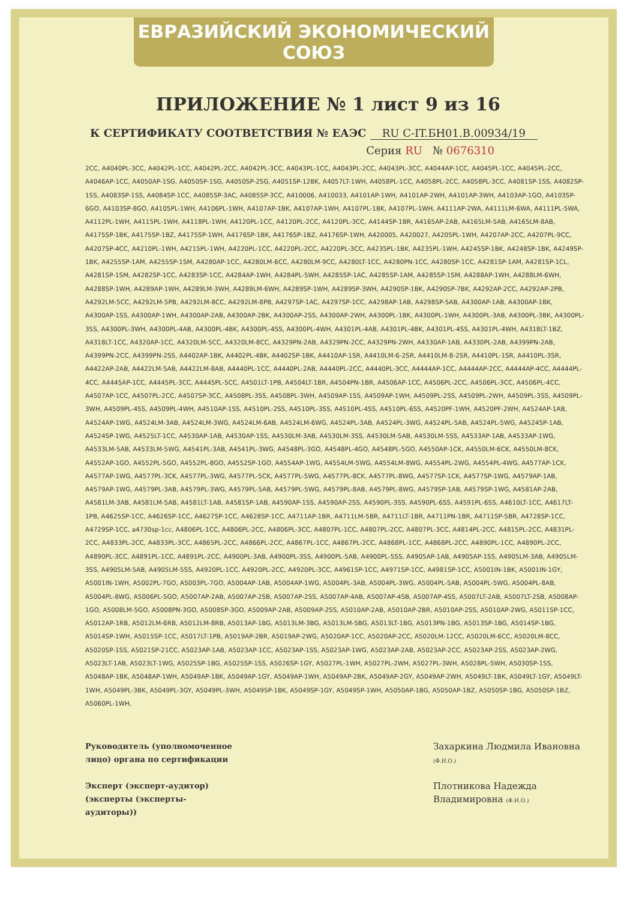ЕВРАЗИЙСКИЙ ЭКОНОМИЧЕСКИЙ СОЮЗ
ПРИЛОЖЕНИЕ № 1 лист 9 из 16
К СЕРТИФИКАТУ СООТВЕТСТВИЯ № ЕАЭС RU C-IT.БН01.В.00934/19
Серия RU № 0676310
2CC, A4040PL-3CC, A4042PL-1CC, A4042PL-2CC, A4042PL-3CC, A4043PL-1CC, A4043PL-2CC, A4043PL-3CC, A4044AP-1CC, A4045PL-1CC, A4045PL-2CC, A4046AP-1CC, A4050AP-1SG, A4050SP-1SG, A4050SP-2SG, A4051SP-12BK, A4057LT-1WH, A4058PL-1CC, A4058PL-2CC, A4058PL-3CC, A4081SP-1SS, A4082SP-1SS, A4083SP-1SS, A4084SP-1CC, A4085SP-3AC, A4085SP-3CC, A410006, A410033, A4101AP-1WH, A4101AP-2WH, A4101AP-3WH, A4103AP-1GO, A4103SP-6GO, A4103SP-8GO, A4105PL-1WH, A4106PL-1WH, A4107AP-1BK, A4107AP-1WH, A4107PL-1BK, A4107PL-1WH, A4111AP-2WA, A4111LM-6WA, A4111PL-5WA, A4112PL-1WH, A4115PL-1WH, A4118PL-1WH, A4120PL-1CC, A4120PL-2CC, A4120PL-3CC, A4144SP-1BR, A4165AP-2AB, A4165LM-5AB, A4165LM-8AB, A4175SP-1BK, A4175SP-1BZ, A4175SP-1WH, A4176SP-1BK, A4176SP-1BZ, A4176SP-1WH, A420005, A420027, A4205PL-1WH, A4207AP-2CC, A4207PL-9CC, A4207SP-4CC, A4210PL-1WH, A4215PL-1WH, A4220PL-1CC, A4220PL-2CC, A4220PL-3CC, A4235PL-1BK, A4235PL-1WH, A4245SP-1BK, A4248SP-1BK, A4249SP-1BK, A4255SP-1AM, A4255SP-1SM, A4280AP-1CC, A4280LM-6CC, A4280LM-9CC, A4280LT-1CC, A4280PN-1CC, A4280SP-1CC, A4281SP-1AM, A4281SP-1CL, A4281SP-1SM, A4282SP-1CC, A4283SP-1CC, A4284AP-1WH, A4284PL-5WH, A4285SP-1AC, A4285SP-1AM, A4285SP-1SM, A4288AP-1WH, A4288LM-6WH, A4288SP-1WH, A4289AP-1WH, A4289LM-3WH, A4289LM-6WH, A4289SP-1WH, A4289SP-3WH, A4290SP-1BK, A4290SP-7BK, A4292AP-2CC, A4292AP-2PB, A4292LM-5CC, A4292LM-5PB, A4292LM-8CC, A4292LM-8PB, A4297SP-1AC, A4297SP-1CC, A4298AP-1AB, A4298SP-5AB, A4300AP-1AB, A4300AP-1BK, A4300AP-1SS, A4300AP-1WH, A4300AP-2AB, A4300AP-2BK, A4300AP-2SS, A4300AP-2WH, A4300PL-1BK, A4300PL-1WH, A4300PL-3AB, A4300PL-3BK, A4300PL-3SS, A4300PL-3WH, A4300PL-4AB, A4300PL-4BK, A4300PL-4SS, A4300PL-4WH, A4301PL-4AB, A4301PL-4BK, A4301PL-4SS, A4301PL-4WH, A4318LT-1BZ, A4318LT-1CC, A4320AP-1CC, A4320LM-5CC, A4320LM-8CC, A4329PN-2AB, A4329PN-2CC, A4329PN-2WH, A4330AP-1AB, A4330PL-2AB, A4399PN-2AB, A4399PN-2CC, A4399PN-2SS, A4402AP-1BK, A4402PL-4BK, A4402SP-1BK, A4410AP-1SR, A4410LM-6-2SR, A4410LM-8-2SR, A4410PL-1SR, A4410PL-3SR, A4422AP-2AB, A4422LM-5AB, A4422LM-8AB, A4440PL-1CC, A4440PL-2AB, A4440PL-2CC, A4440PL-3CC, A4444AP-1CC, A4444AP-2CC, A4444AP-4CC, A4444PL-4CC, A4445AP-1CC, A4445PL-3CC, A4445PL-5CC, A4501LT-1PB, A4504LT-1BR, A4504PN-1BR, A4506AP-1CC, A4506PL-2CC, A4506PL-3CC, A4506PL-4CC, A4507AP-1CC, A4507PL-2CC, A4507SP-3CC, A4508PL-3SS, A4508PL-3WH, A4509AP-1SS, A4509AP-1WH, A4509PL-2SS, A4509PL-2WH, A4509PL-3SS, A4509PL-3WH, A4509PL-4SS, A4509PL-4WH, A4510AP-1SS, A4510PL-2SS, A4510PL-3SS, A4510PL-4SS, A4510PL-6SS, A4520PF-1WH, A4520PF-2WH, A4524AP-1AB, A4524AP-1WG, A4524LM-3AB, A4524LM-3WG, A4524LM-6AB, A4524LM-6WG, A4524PL-3AB, A4524PL-3WG, A4524PL-5AB, A4524PL-5WG, A4524SP-1AB, A4524SP-1WG, A4525LT-1CC, A4530AP-1AB, A4530AP-1SS, A4530LM-3AB, A4530LM-3SS, A4530LM-5AB, A4530LM-5SS, A4533AP-1AB, A4533AP-1WG, A4533LM-5AB, A4533LM-5WG, A4541PL-3AB, A4541PL-3WG, A4548PL-3GO, A4548PL-4GO, A4548PL-5GO, A4550AP-1CK, A4550LM-6CK, A4550LM-8CK, A4552AP-1GO, A4552PL-5GO, A4552PL-8GO, A4552SP-1GO, A4554AP-1WG, A4554LM-5WG, A4554LM-8WG, A4554PL-2WG, A4554PL-4WG, A4577AP-1CK, A4577AP-1WG, A4577PL-3CK, A4577PL-3WG, A4577PL-5CK, A4577PL-5WG, A4577PL-8CK, A4577PL-8WG, A4577SP-1CK, A4577SP-1WG, A4579AP-1AB, A4579AP-1WG, A4579PL-3AB, A4579PL-3WG, A4579PL-5AB, A4579PL-5WG, A4579PL-8AB, A4579PL-8WG, A4579SP-1AB, A4579SP-1WG, A4581AP-2AB, A4581LM-3AB, A4581LM-5AB, A4581LT-1AB, A4581SP-1AB, A4590AP-1SS, A4590AP-2SS, A4590PL-3SS, A4590PL-6SS, A4591PL-6SS, A4610LT-1CC, A4617LT-1PB, A4625SP-1CC, A4626SP-1CC, A4627SP-1CC, A4628SP-1CC, A4711AP-1BR, A4711LM-5BR, A4711LT-1BR, A4711PN-1BR, A4711SP-5BR, A4728SP-1CC, A4729SP-1CC, a4730sp-1cc, A4806PL-1CC, A4806PL-2CC, A4806PL-3CC, A4807PL-1CC, A4807PL-2CC, A4807PL-3CC, A4814PL-2CC, A4815PL-2CC, A4831PL-2CC, A4833PL-2CC, A4833PL-3CC, A4865PL-2CC, A4866PL-2CC, A4867PL-1CC, A4867PL-2CC, A4868PL-1CC, A4868PL-2CC, A4890PL-1CC, A4890PL-2CC, A4890PL-3CC, A4891PL-1CC, A4891PL-2CC, A4900PL-3AB, A4900PL-3SS, A4900PL-5AB, A4900PL-5SS, A4905AP-1AB, A4905AP-1SS, A4905LM-3AB, A4905LM-3SS, A4905LM-5AB, A4905LM-5SS, A4920PL-1CC, A4920PL-2CC, A4920PL-3CC, A4961SP-1CC, A4971SP-1CC, A4981SP-1CC, A5001IN-1BK, A5001IN-1GY, A5001IN-1WH, A5002PL-7GO, A5003PL-7GO, A5004AP-1AB, A5004AP-1WG, A5004PL-3AB, A5004PL-3WG, A5004PL-5AB, A5004PL-5WG, A5004PL-8AB, A5004PL-8WG, A5006PL-5GO, A5007AP-2AB, A5007AP-2SB, A5007AP-2SS, A5007AP-4AB, A5007AP-4SB, A5007AP-4SS, A5007LT-2AB, A5007LT-2SB, A5008AP-1GO, A5008LM-5GO, A5008PN-3GO, A5008SP-3GO, A5009AP-2AB, A5009AP-2SS, A5010AP-2AB, A5010AP-2BR, A5010AP-2SS, A5010AP-2WG, A5011SP-1CC, A5012AP-1RB, A5012LM-6RB, A5012LM-8RB, A5013AP-1BG, A5013LM-3BG, A5013LM-5BG, A5013LT-1BG, A5013PN-1BG, A5013SP-1BG, A5014SP-1BG, A5014SP-1WH, A5015SP-1CC, A5017LT-1PB, A5019AP-2BR, A5019AP-2WG, A5020AP-1CC, A5020AP-2CC, A5020LM-12CC, A5020LM-6CC, A5020LM-8CC, A5020SP-1SS, A5021SP-21CC, A5023AP-1AB, A5023AP-1CC, A5023AP-1SS, A5023AP-1WG, A5023AP-2AB, A5023AP-2CC, A5023AP-2SS, A5023AP-2WG, A5023LT-1AB, A5023LT-1WG, A5025SP-1BG, A5025SP-1SS, A5026SP-1GY, A5027PL-1WH, A5027PL-2WH, A5027PL-3WH, A5028PL-5WH, A5030SP-1SS, A5048AP-1BK, A5048AP-1WH, A5049AP-1BK, A5049AP-1GY, A5049AP-1WH, A5049AP-2BK, A5049AP-2GY, A5049AP-2WH, A5049LT-1BK, A5049LT-1GY, A5049LT-1WH, A5049PL-3BK, A5049PL-3GY, A5049PL-3WH, A5049SP-1BK, A5049SP-1GY, A5049SP-1WH, A5050AP-1BG, A5050AP-1BZ, A5050SP-1BG, A5050SP-1BZ, A5060PL-1WH,
Руководитель (уполномоченное лицо) органа по сертификации
Захаркина Людмила Ивановна (Ф.И.О.)
Эксперт (эксперт-аудитор) (эксперты (эксперты-аудиторы))
Плотникова Надежда Владимировна (Ф.И.О.)